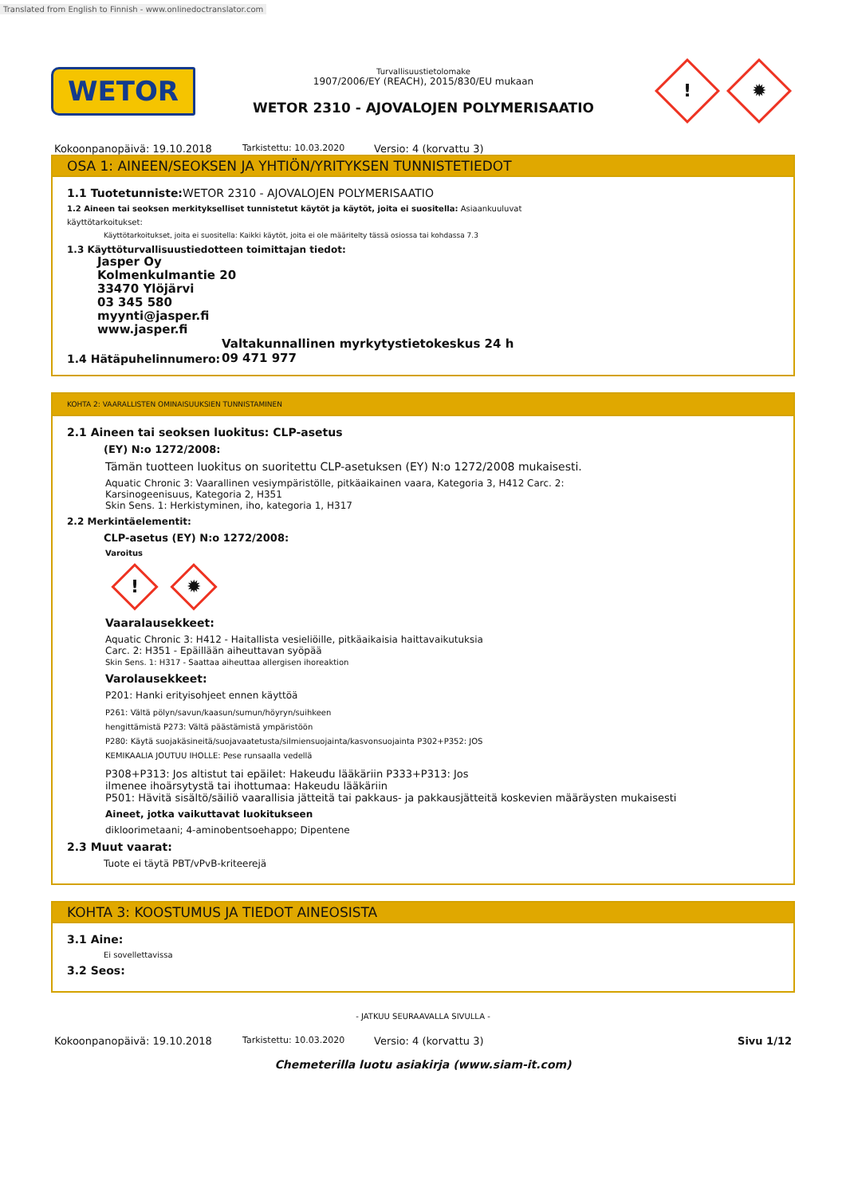Translated from English to Finnish - www.onlinedoctranslator.com
WETOR
Turvallisuustietolomake
1907/2006/EY (REACH), 2015/830/EU mukaan
WETOR 2310 - AJOVALOJEN POLYMERISAATIO
! ✹
Kokoonpanopäivä: 19.10.2018 Tarkistettu: 10.03.2020 Versio: 4 (korvattu 3)
OSA 1: AINEEN/SEOKSEN JA YHTIÖN/YRITYKSEN TUNNISTETIEDOT
1.1 Tuotetunniste: WETOR 2310 - AJOVALOJEN POLYMERISAATIO
1.2 Aineen tai seoksen merkitykselliset tunnistetut käytöt ja käytöt, joita ei suositella: Asiaankuuluvat
käyttötarkoitukset:
Käyttötarkoitukset, joita ei suositella: Kaikki käytöt, joita ei ole määritelty tässä osiossa tai kohdassa 7.3
1.3 Käyttöturvallisuustiedotteen toimittajan tiedot:
Jasper Oy
Kolmenkulmantie 20
33470 Ylöjärvi
03 345 580
myynti@jasper.fi
www.jasper.fi
1.4 Hätäpuhelinnumero: Valtakunnallinen myrkytystietokeskus 24 h
09 471 977
KOHTA 2: VAARALLISTEN OMINAISUUKSIEN TUNNISTAMINEN
2.1 Aineen tai seoksen luokitus: CLP-asetus
(EY) N:o 1272/2008:
Tämän tuotteen luokitus on suoritettu CLP-asetuksen (EY) N:o 1272/2008 mukaisesti.
Aquatic Chronic 3: Vaarallinen vesiympäristölle, pitkäaikainen vaara, Kategoria 3, H412 Carc. 2:
Karsinogeenisuus, Kategoria 2, H351
Skin Sens. 1: Herkistyminen, iho, kategoria 1, H317
2.2 Merkintäelementit:
CLP-asetus (EY) N:o 1272/2008:
Varoitus
! ✹
Vaaralausekkeet:
Aquatic Chronic 3: H412 - Haitallista vesieliöille, pitkäaikaisia haittavaikutuksia
Carc. 2: H351 - Epäillään aiheuttavan syöpää
Skin Sens. 1: H317 - Saattaa aiheuttaa allergisen ihoreaktion
Varolausekkeet:
P201: Hanki erityisohjeet ennen käyttöä
P261: Vältä pölyn/savun/kaasun/sumun/höyryn/suihkeen
hengittämistä P273: Vältä päästämistä ympäristöön
P280: Käytä suojakäsineitä/suojavaatetusta/silmiensuojainta/kasvonsuojainta P302+P352: JOS
KEMIKAALIA JOUTUU IHOLLE: Pese runsaalla vedellä
P308+P313: Jos altistut tai epäilet: Hakeudu lääkäriin P333+P313: Jos
ilmenee ihoärsytystä tai ihottumaa: Hakeudu lääkäriin
P501: Hävitä sisältö/säiliö vaarallisia jätteitä tai pakkaus- ja pakkausjätteitä koskevien määräysten mukaisesti
Aineet, jotka vaikuttavat luokitukseen
dikloorimetaani; 4-aminobentsoehappo; Dipentene
2.3 Muut vaarat:
Tuote ei täytä PBT/vPvB-kriteerejä
KOHTA 3: KOOSTUMUS JA TIEDOT AINEOSISTA
3.1 Aine:
Ei sovellettavissa
3.2 Seos:
- JATKUU SEURAAVALLA SIVULLA -
Kokoonpanopäivä: 19.10.2018 Tarkistettu: 10.03.2020 Versio: 4 (korvattu 3) Sivu 1/12
Chemeterilla luotu asiakirja (www.siam-it.com)